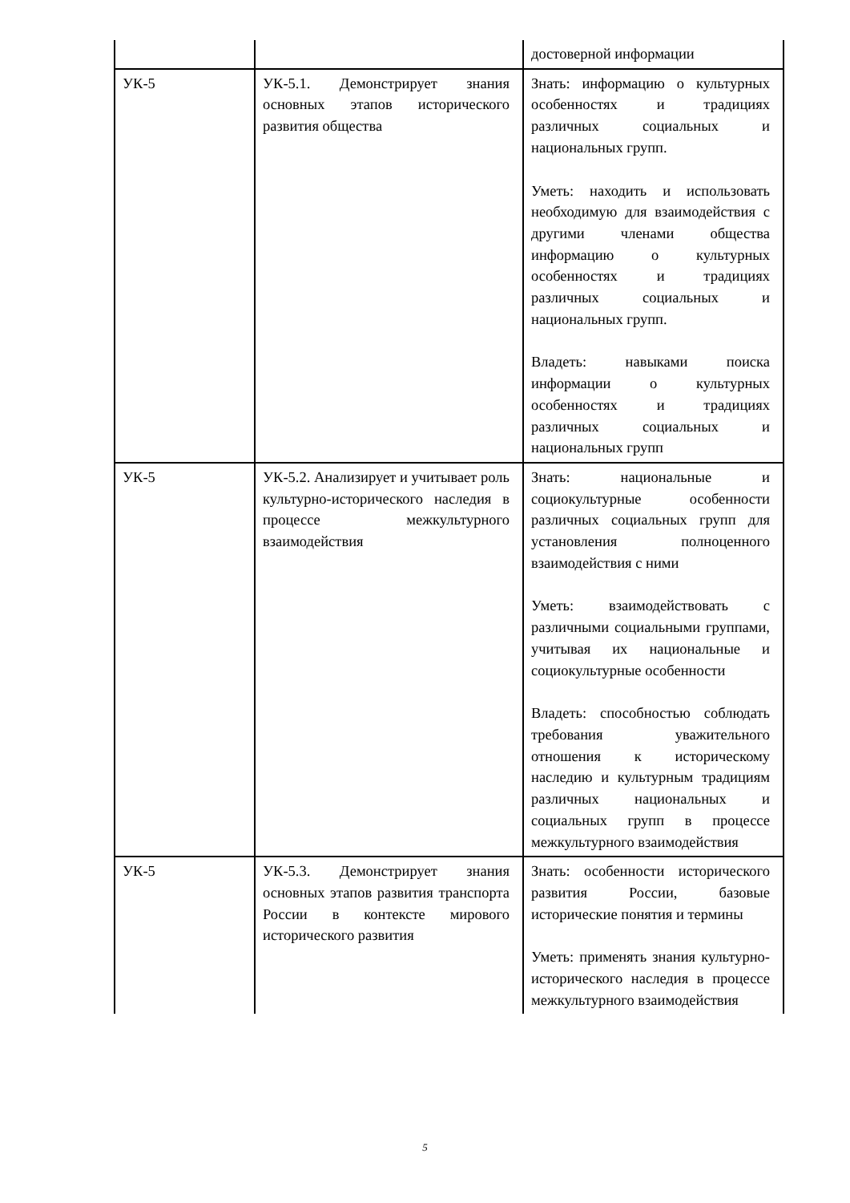| | | достоверной информации |
| УК-5 | УК-5.1. Демонстрирует знания основных этапов исторического развития общества | Знать: информацию о культурных особенностях и традициях различных социальных и национальных групп. Уметь: находить и использовать необходимую для взаимодействия с другими членами общества информацию о культурных особенностях и традициях различных социальных и национальных групп. Владеть: навыками поиска информации о культурных особенностях и традициях различных социальных и национальных групп |
| УК-5 | УК-5.2. Анализирует и учитывает роль культурно-исторического наследия в процессе межкультурного взаимодействия | Знать: национальные и социокультурные особенности различных социальных групп для установления полноценного взаимодействия с ними Уметь: взаимодействовать с различными социальными группами, учитывая их национальные и социокультурные особенности Владеть: способностью соблюдать требования уважительного отношения к историческому наследию и культурным традициям различных национальных и социальных групп в процессе межкультурного взаимодействия |
| УК-5 | УК-5.3. Демонстрирует знания основных этапов развития транспорта России в контексте мирового исторического развития | Знать: особенности исторического развития России, базовые исторические понятия и термины Уметь: применять знания культурно- исторического наследия в процессе межкультурного взаимодействия |
5